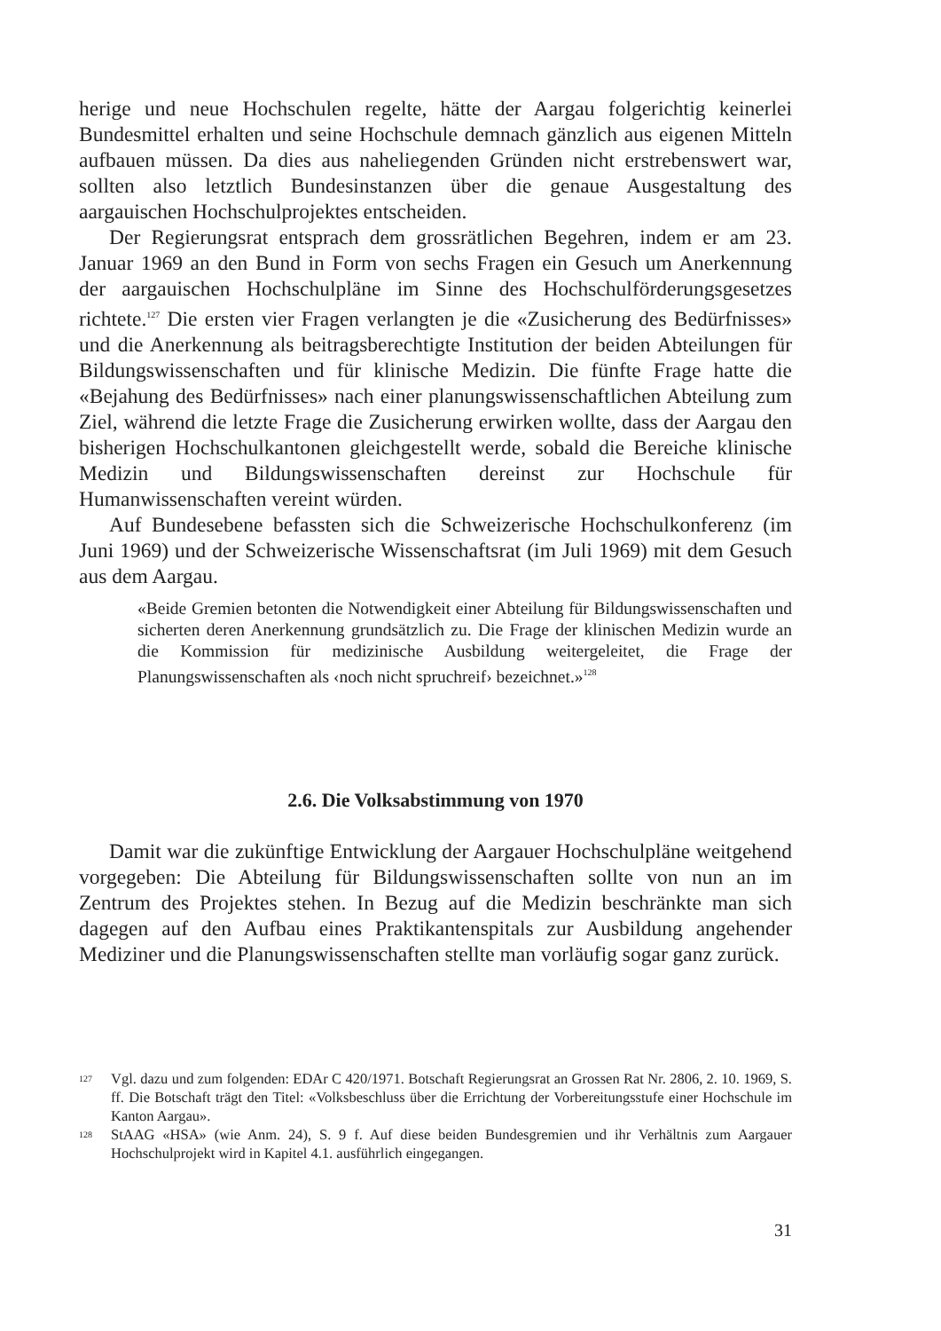herige und neue Hochschulen regelte, hätte der Aargau folgerichtig keinerlei Bundesmittel erhalten und seine Hochschule demnach gänzlich aus eigenen Mitteln aufbauen müssen. Da dies aus naheliegenden Gründen nicht erstrebenswert war, sollten also letztlich Bundesinstanzen über die genaue Ausgestaltung des aargauischen Hochschulprojektes entscheiden.
Der Regierungsrat entsprach dem grossrätlichen Begehren, indem er am 23. Januar 1969 an den Bund in Form von sechs Fragen ein Gesuch um Anerkennung der aargauischen Hochschulpläne im Sinne des Hochschulförderungsgesetzes richtete.<sup>127</sup> Die ersten vier Fragen verlangten je die «Zusicherung des Bedürfnisses» und die Anerkennung als beitragsberechtigte Institution der beiden Abteilungen für Bildungswissenschaften und für klinische Medizin. Die fünfte Frage hatte die «Bejahung des Bedürfnisses» nach einer planungswissenschaftlichen Abteilung zum Ziel, während die letzte Frage die Zusicherung erwirken wollte, dass der Aargau den bisherigen Hochschulkantonen gleichgestellt werde, sobald die Bereiche klinische Medizin und Bildungswissenschaften dereinst zur Hochschule für Humanwissenschaften vereint würden.
Auf Bundesebene befassten sich die Schweizerische Hochschulkonferenz (im Juni 1969) und der Schweizerische Wissenschaftsrat (im Juli 1969) mit dem Gesuch aus dem Aargau.
«Beide Gremien betonten die Notwendigkeit einer Abteilung für Bildungswissenschaften und sicherten deren Anerkennung grundsätzlich zu. Die Frage der klinischen Medizin wurde an die Kommission für medizinische Ausbildung weitergeleitet, die Frage der Planungswissenschaften als ‹noch nicht spruchreif› bezeichnet.»<sup>128</sup>
2.6. Die Volksabstimmung von 1970
Damit war die zukünftige Entwicklung der Aargauer Hochschulpläne weitgehend vorgegeben: Die Abteilung für Bildungswissenschaften sollte von nun an im Zentrum des Projektes stehen. In Bezug auf die Medizin beschränkte man sich dagegen auf den Aufbau eines Praktikantenspitals zur Ausbildung angehender Mediziner und die Planungswissenschaften stellte man vorläufig sogar ganz zurück.
127 Vgl. dazu und zum folgenden: EDAr C 420/1971. Botschaft Regierungsrat an Grossen Rat Nr. 2806, 2. 10. 1969, S. ff. Die Botschaft trägt den Titel: «Volksbeschluss über die Errichtung der Vorbereitungsstufe einer Hochschule im Kanton Aargau».
128 StAAG «HSA» (wie Anm. 24), S. 9 f. Auf diese beiden Bundesgremien und ihr Verhältnis zum Aargauer Hochschulprojekt wird in Kapitel 4.1. ausführlich eingegangen.
31